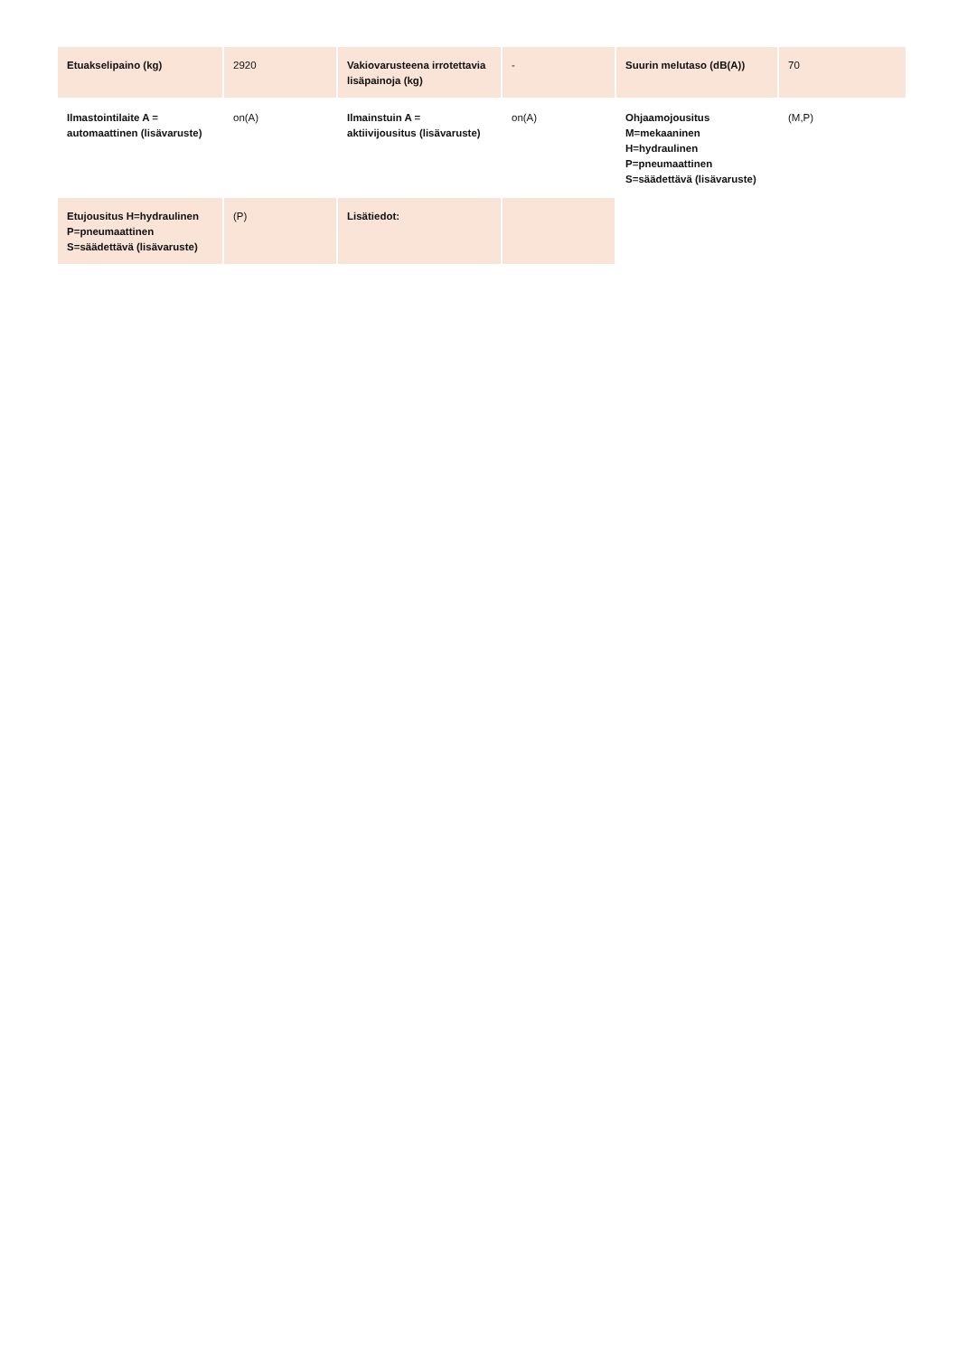| Etuakselipaino (kg) | 2920 | Vakiovarusteena irrotettavia lisäpainoja (kg) | - | Suurin melutaso (dB(A)) | 70 |
| Ilmastointilaite A = automaattinen (lisävaruste) | on(A) | Ilmainstuin A = aktiivijousitus (lisävaruste) | on(A) | Ohjaamojousitus M=mekaaninen H=hydraulinen P=pneumaattinen S=säädettävä (lisävaruste) | (M,P) |
| Etujousitus H=hydraulinen P=pneumaattinen S=säädettävä (lisävaruste) | (P) | Lisätiedot: | | | |